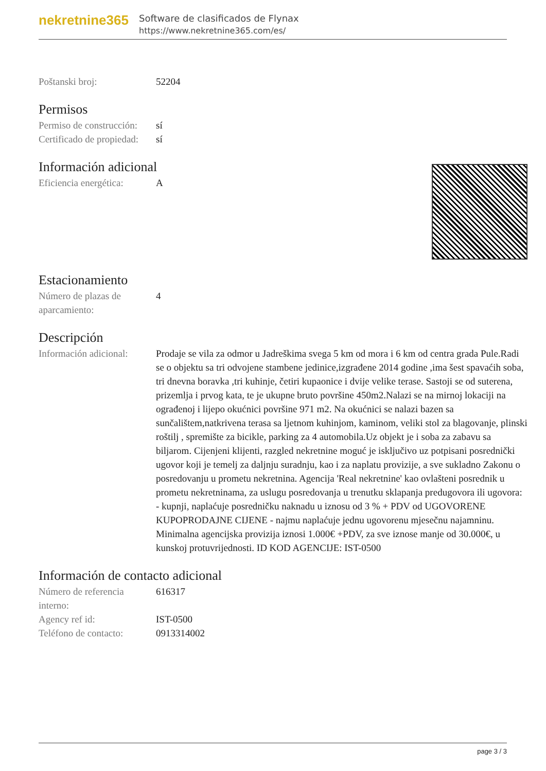nekretnine365
Software de clasificados de Flynax
https://www.nekretnine365.com/es/
| Poštanski broj: | 52204 |
Permisos
| Permiso de construcción: | sí |
| Certificado de propiedad: | sí |
Información adicional
| Eficiencia energética: | A |
Estacionamiento
| Número de plazas de aparcamiento: | 4 |
Descripción
| Información adicional: | Prodaje se vila za odmor u Jadreškima svega 5 km od mora i 6 km od centra grada Pule.Radi se o objektu sa tri odvojene stambene jedinice,izgrađene 2014 godine ,ima šest spavaćih soba, tri dnevna boravka ,tri kuhinje, četiri kupaonice i dvije velike terase. Sastoji se od suterena, prizemlja i prvog kata, te je ukupne bruto površine 450m2.Nalazi se na mirnoj lokaciji na ograđenoj i lijepo okućnici površine 971 m2. Na okućnici se nalazi bazen sa sunčalištem,natkrivena terasa sa ljetnom kuhinjom, kaminom, veliki stol za blagovanje, plinski roštilj , spremište za bicikle, parking za 4 automobila.Uz objekt je i soba za zabavu sa biljarom. Cijenjeni klijenti, razgled nekretnine moguć je isključivo uz potpisani posrednički ugovor koji je temelj za daljnju suradnju, kao i za naplatu provizije, a sve sukladno Zakonu o posredovanju u prometu nekretnina. Agencija 'Real nekretnine' kao ovlašteni posrednik u prometu nekretninama, za uslugu posredovanja u trenutku sklapanja predugovora ili ugovora: - kupnji, naplaćuje posredničku naknadu u iznosu od 3 % + PDV od UGOVORENE KUPOPRODAJNE CIJENE - najmu naplaćuje jednu ugovorenu mjesečnu najamninu. Minimalna agencijska provizija iznosi 1.000€ +PDV, za sve iznose manje od 30.000€, u kunskoj protuvrijednosti. ID KOD AGENCIJE: IST-0500 |
Información de contacto adicional
| Número de referencia interno: | 616317 |
| Agency ref id: | IST-0500 |
| Teléfono de contacto: | 0913314002 |
page 3 / 3